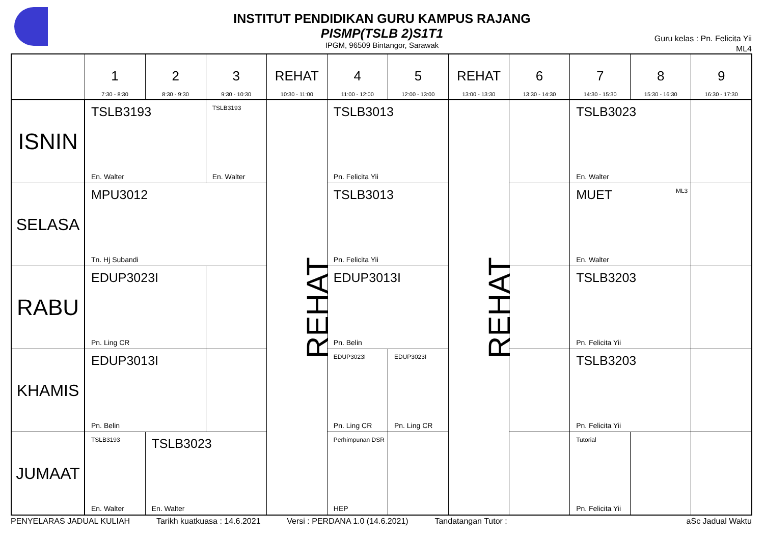INSTITUT PENDIDIKAN GURU KAMPUS RAJANG
PISMP(TSLB 2)S1T1
IPGM, 96509 Bintangor, Sarawak
Guru kelas : Pn. Felicita Yii
ML4
| | 1 7:30 - 8:30 | 2 8:30 - 9:30 | 3 9:30 - 10:30 | REHAT 10:30 - 11:00 | 4 11:00 - 12:00 | 5 12:00 - 13:00 | REHAT 13:00 - 13:30 | 6 13:30 - 14:30 | 7 14:30 - 15:30 | 8 15:30 - 16:30 | 9 16:30 - 17:30 |
| ISNIN | TSLB3193 En. Walter | | TSLB3193 En. Walter | REHAT | TSLB3013 Pn. Felicita Yii | | REHAT | | TSLB3023 En. Walter | | |
| SELASA | MPU3012 Tn. Hj Subandi | | | | TSLB3013 Pn. Felicita Yii | | | | MUET ML3 En. Walter | | |
| RABU | EDUP3023I Pn. Ling CR | | | | EDUP3013I Pn. Belin | | | | TSLB3203 Pn. Felicita Yii | | |
| KHAMIS | EDUP3013I Pn. Belin | | | | EDUP3023I Pn. Ling CR | EDUP3023I Pn. Ling CR | | | TSLB3203 Pn. Felicita Yii | | |
| JUMAAT | TSLB3193 En. Walter | TSLB3023 En. Walter | | | Perhimpunan DSR HEP | | | | Tutorial Pn. Felicita Yii | | |
PENYELARAS JADUAL KULIAH Tarikh kuatkuasa : 14.6.2021 Versi : PERDANA 1.0 (14.6.2021) Tandatangan Tutor : aSc Jadual Waktu